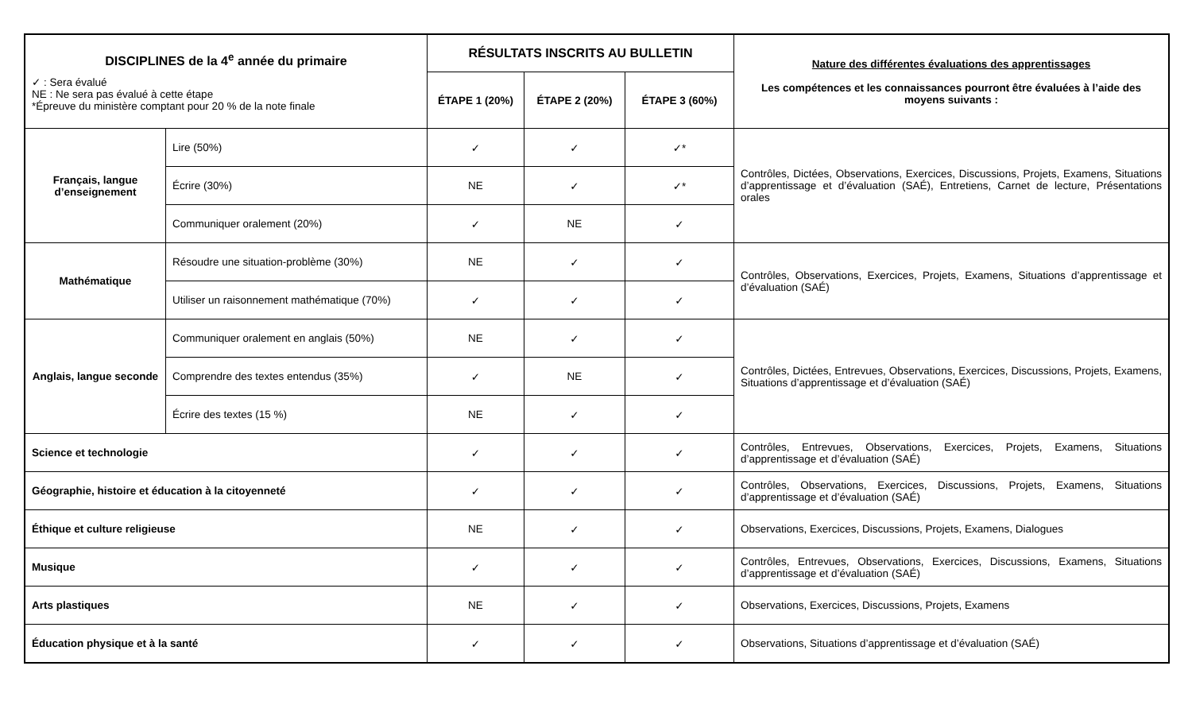| DISCIPLINES de la 4<sup>e</sup> année du primaire ✓ : Sera évalué NE : Ne sera pas évalué à cette étape *Épreuve du ministère comptant pour 20 % de la note finale | | RÉSULTATS INSCRITS AU BULLETIN | | | Nature des différentes évaluations des apprentissages Les compétences et les connaissances pourront être évaluées à l’aide des moyens suivants : |
| | | ÉTAPE 1 (20%) | ÉTAPE 2 (20%) | ÉTAPE 3 (60%) | |
| Français, langue d’enseignement | Lire (50%) | ✓ | ✓ | ✓* | Contrôles, Dictées, Observations, Exercices, Discussions, Projets, Examens, Situations d’apprentissage et d’évaluation (SAÉ), Entretiens, Carnet de lecture, Présentations orales |
| | Écrire (30%) | NE | ✓ | ✓* | |
| | Communiquer oralement (20%) | ✓ | NE | ✓ | |
| Mathématique | Résoudre une situation-problème (30%) | NE | ✓ | ✓ | Contrôles, Observations, Exercices, Projets, Examens, Situations d’apprentissage et d’évaluation (SAÉ) |
| | Utiliser un raisonnement mathématique (70%) | ✓ | ✓ | ✓ | |
| Anglais, langue seconde | Communiquer oralement en anglais (50%) | NE | ✓ | ✓ | Contrôles, Dictées, Entrevues, Observations, Exercices, Discussions, Projets, Examens, Situations d’apprentissage et d’évaluation (SAÉ) |
| | Comprendre des textes entendus (35%) | ✓ | NE | ✓ | |
| | Écrire des textes (15 %) | NE | ✓ | ✓ | |
| Science et technologie | | ✓ | ✓ | ✓ | Contrôles, Entrevues, Observations, Exercices, Projets, Examens, Situations d’apprentissage et d’évaluation (SAÉ) |
| Géographie, histoire et éducation à la citoyenneté | | ✓ | ✓ | ✓ | Contrôles, Observations, Exercices, Discussions, Projets, Examens, Situations d’apprentissage et d’évaluation (SAÉ) |
| Éthique et culture religieuse | | NE | ✓ | ✓ | Observations, Exercices, Discussions, Projets, Examens, Dialogues |
| Musique | | ✓ | ✓ | ✓ | Contrôles, Entrevues, Observations, Exercices, Discussions, Examens, Situations d’apprentissage et d’évaluation (SAÉ) |
| Arts plastiques | | NE | ✓ | ✓ | Observations, Exercices, Discussions, Projets, Examens |
| Éducation physique et à la santé | | ✓ | ✓ | ✓ | Observations, Situations d’apprentissage et d’évaluation (SAÉ) |